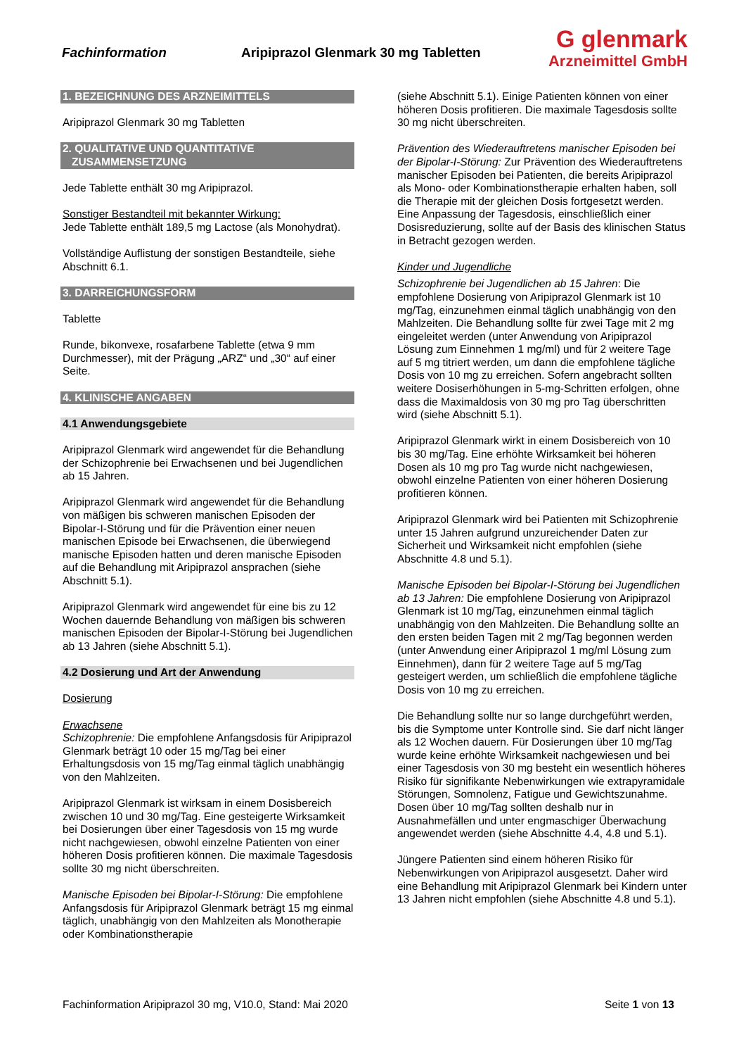Fachinformation Aripiprazol Glenmark 30 mg Tabletten
G glenmark
Arzneimittel GmbH
1. BEZEICHNUNG DES ARZNEIMITTELS
Aripiprazol Glenmark 30 mg Tabletten
2. QUALITATIVE UND QUANTITATIVE
ZUSAMMENSETZUNG
Jede Tablette enthält 30 mg Aripiprazol.
Sonstiger Bestandteil mit bekannter Wirkung:
Jede Tablette enthält 189,5 mg Lactose (als Monohydrat).
Vollständige Auflistung der sonstigen Bestandteile, siehe Abschnitt 6.1.
3. DARREICHUNGSFORM
Tablette
Runde, bikonvexe, rosafarbene Tablette (etwa 9 mm Durchmesser), mit der Prägung „ARZ“ und „30“ auf einer Seite.
4. KLINISCHE ANGABEN
4.1 Anwendungsgebiete
Aripiprazol Glenmark wird angewendet für die Behandlung der Schizophrenie bei Erwachsenen und bei Jugendlichen ab 15 Jahren.
Aripiprazol Glenmark wird angewendet für die Behandlung von mäßigen bis schweren manischen Episoden der Bipolar-I-Störung und für die Prävention einer neuen manischen Episode bei Erwachsenen, die überwiegend manische Episoden hatten und deren manische Episoden auf die Behandlung mit Aripiprazol ansprachen (siehe Abschnitt 5.1).
Aripiprazol Glenmark wird angewendet für eine bis zu 12 Wochen dauernde Behandlung von mäßigen bis schweren manischen Episoden der Bipolar-I-Störung bei Jugendlichen ab 13 Jahren (siehe Abschnitt 5.1).
4.2 Dosierung und Art der Anwendung
Dosierung
Erwachsene
Schizophrenie: Die empfohlene Anfangsdosis für Aripiprazol Glenmark beträgt 10 oder 15 mg/Tag bei einer Erhaltungsdosis von 15 mg/Tag einmal täglich unabhängig von den Mahlzeiten.
Aripiprazol Glenmark ist wirksam in einem Dosisbereich zwischen 10 und 30 mg/Tag. Eine gesteigerte Wirksamkeit bei Dosierungen über einer Tagesdosis von 15 mg wurde nicht nachgewiesen, obwohl einzelne Patienten von einer höheren Dosis profitieren können. Die maximale Tagesdosis sollte 30 mg nicht überschreiten.
Manische Episoden bei Bipolar-I-Störung: Die empfohlene Anfangsdosis für Aripiprazol Glenmark beträgt 15 mg einmal täglich, unabhängig von den Mahlzeiten als Monotherapie oder Kombinationstherapie
(siehe Abschnitt 5.1). Einige Patienten können von einer höheren Dosis profitieren. Die maximale Tagesdosis sollte 30 mg nicht überschreiten.
Prävention des Wiederauftretens manischer Episoden bei der Bipolar-I-Störung: Zur Prävention des Wiederauftretens manischer Episoden bei Patienten, die bereits Aripiprazol als Mono- oder Kombinationstherapie erhalten haben, soll die Therapie mit der gleichen Dosis fortgesetzt werden. Eine Anpassung der Tagesdosis, einschließlich einer Dosisreduzierung, sollte auf der Basis des klinischen Status in Betracht gezogen werden.
Kinder und Jugendliche
Schizophrenie bei Jugendlichen ab 15 Jahren: Die empfohlene Dosierung von Aripiprazol Glenmark ist 10 mg/Tag, einzunehmen einmal täglich unabhängig von den Mahlzeiten. Die Behandlung sollte für zwei Tage mit 2 mg eingeleitet werden (unter Anwendung von Aripiprazol Lösung zum Einnehmen 1 mg/ml) und für 2 weitere Tage auf 5 mg titriert werden, um dann die empfohlene tägliche Dosis von 10 mg zu erreichen. Sofern angebracht sollten weitere Dosiserhöhungen in 5-mg-Schritten erfolgen, ohne dass die Maximaldosis von 30 mg pro Tag überschritten wird (siehe Abschnitt 5.1).
Aripiprazol Glenmark wirkt in einem Dosisbereich von 10 bis 30 mg/Tag. Eine erhöhte Wirksamkeit bei höheren Dosen als 10 mg pro Tag wurde nicht nachgewiesen, obwohl einzelne Patienten von einer höheren Dosierung profitieren können.
Aripiprazol Glenmark wird bei Patienten mit Schizophrenie unter 15 Jahren aufgrund unzureichender Daten zur Sicherheit und Wirksamkeit nicht empfohlen (siehe Abschnitte 4.8 und 5.1).
Manische Episoden bei Bipolar-I-Störung bei Jugendlichen ab 13 Jahren: Die empfohlene Dosierung von Aripiprazol Glenmark ist 10 mg/Tag, einzunehmen einmal täglich unabhängig von den Mahlzeiten. Die Behandlung sollte an den ersten beiden Tagen mit 2 mg/Tag begonnen werden (unter Anwendung einer Aripiprazol 1 mg/ml Lösung zum Einnehmen), dann für 2 weitere Tage auf 5 mg/Tag gesteigert werden, um schließlich die empfohlene tägliche Dosis von 10 mg zu erreichen.
Die Behandlung sollte nur so lange durchgeführt werden, bis die Symptome unter Kontrolle sind. Sie darf nicht länger als 12 Wochen dauern. Für Dosierungen über 10 mg/Tag wurde keine erhöhte Wirksamkeit nachgewiesen und bei einer Tagesdosis von 30 mg besteht ein wesentlich höheres Risiko für signifikante Nebenwirkungen wie extrapyramidale Störungen, Somnolenz, Fatigue und Gewichtszunahme. Dosen über 10 mg/Tag sollten deshalb nur in Ausnahmefällen und unter engmaschiger Überwachung angewendet werden (siehe Abschnitte 4.4, 4.8 und 5.1).
Jüngere Patienten sind einem höheren Risiko für Nebenwirkungen von Aripiprazol ausgesetzt. Daher wird eine Behandlung mit Aripiprazol Glenmark bei Kindern unter 13 Jahren nicht empfohlen (siehe Abschnitte 4.8 und 5.1).
Fachinformation Aripiprazol 30 mg, V10.0, Stand: Mai 2020 Seite 1 von 13